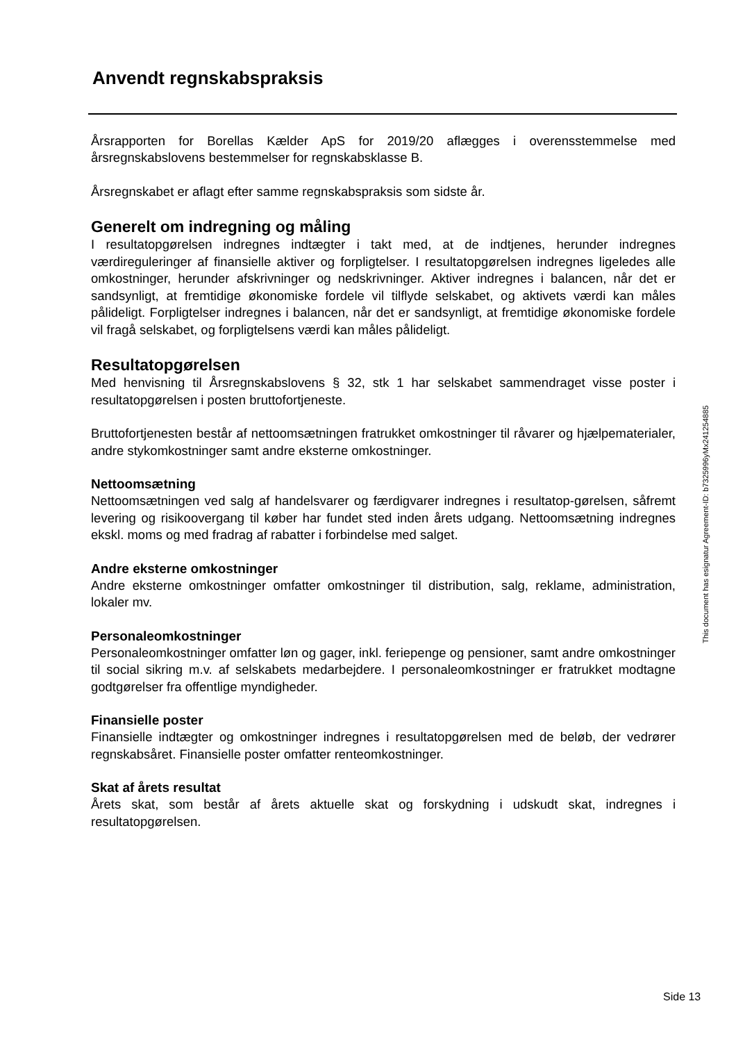Anvendt regnskabspraksis
Årsrapporten for Borellas Kælder ApS for 2019/20 aflægges i overensstemmelse med årsregnskabslovens bestemmelser for regnskabsklasse B.
Årsregnskabet er aflagt efter samme regnskabspraksis som sidste år.
Generelt om indregning og måling
I resultatopgørelsen indregnes indtægter i takt med, at de indtjenes, herunder indregnes værdireguleringer af finansielle aktiver og forpligtelser. I resultatopgørelsen indregnes ligeledes alle omkostninger, herunder afskrivninger og nedskrivninger. Aktiver indregnes i balancen, når det er sandsynligt, at fremtidige økonomiske fordele vil tilflyde selskabet, og aktivets værdi kan måles pålideligt. Forpligtelser indregnes i balancen, når det er sandsynligt, at fremtidige økonomiske fordele vil fragå selskabet, og forpligtelsens værdi kan måles pålideligt.
Resultatopgørelsen
Med henvisning til Årsregnskabslovens § 32, stk 1 har selskabet sammendraget visse poster i resultatopgørelsen i posten bruttofortjeneste.
Bruttofortjenesten består af nettoomsætningen fratrukket omkostninger til råvarer og hjælpematerialer, andre stykomkostninger samt andre eksterne omkostninger.
Nettoomsætning
Nettoomsætningen ved salg af handelsvarer og færdigvarer indregnes i resultatop-gørelsen, såfremt levering og risikoovergang til køber har fundet sted inden årets udgang. Nettoomsætning indregnes ekskl. moms og med fradrag af rabatter i forbindelse med salget.
Andre eksterne omkostninger
Andre eksterne omkostninger omfatter omkostninger til distribution, salg, reklame, administration, lokaler mv.
Personaleomkostninger
Personaleomkostninger omfatter løn og gager, inkl. feriepenge og pensioner, samt andre omkostninger til social sikring m.v. af selskabets medarbejdere. I personaleomkostninger er fratrukket modtagne godtgørelser fra offentlige myndigheder.
Finansielle poster
Finansielle indtægter og omkostninger indregnes i resultatopgørelsen med de beløb, der vedrører regnskabsåret. Finansielle poster omfatter renteomkostninger.
Skat af årets resultat
Årets skat, som består af årets aktuelle skat og forskydning i udskudt skat, indregnes i resultatopgørelsen.
This document has esignatur Agreement-ID: b7325996yMx241254885
Side 13